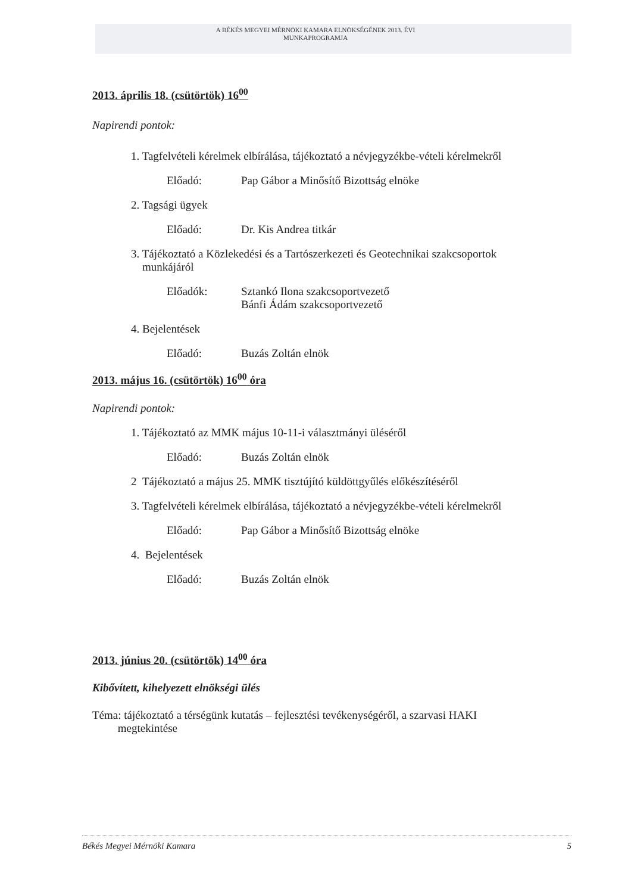A BÉKÉS MEGYEI MÉRNÖKI KAMARA ELNÖKSÉGÉNEK 2013. ÉVI
MUNKAPROGRAMJA
2013. április 18. (csütörtök) 16<sup>00</sup>
Napirendi pontok:
1. Tagfelvételi kérelmek elbírálása, tájékoztató a névjegyzékbe-vételi kérelmekről
Előadó: Pap Gábor a Minősítő Bizottság elnöke
2. Tagsági ügyek
Előadó: Dr. Kis Andrea titkár
3. Tájékoztató a Közlekedési és a Tartószerkezeti és Geotechnikai szakcsoportok
munkájáról
Előadók: Sztankó Ilona szakcsoportvezető
Bánfi Ádám szakcsoportvezető
4. Bejelentések
Előadó: Buzás Zoltán elnök
2013. május 16. (csütörtök) 16<sup>00</sup> óra
Napirendi pontok:
1. Tájékoztató az MMK május 10-11-i választmányi üléséről
Előadó: Buzás Zoltán elnök
2 Tájékoztató a május 25. MMK tisztújító küldöttgyűlés előkészítéséről
3. Tagfelvételi kérelmek elbírálása, tájékoztató a névjegyzékbe-vételi kérelmekről
Előadó: Pap Gábor a Minősítő Bizottság elnöke
4. Bejelentések
Előadó: Buzás Zoltán elnök
2013. június 20. (csütörtök) 14<sup>00</sup> óra
Kibővített, kihelyezett elnökségi ülés
Téma: tájékoztató a térségünk kutatás – fejlesztési tevékenységéről, a szarvasi HAKI
megtekintése
Békés Megyei Mérnöki Kamara 5